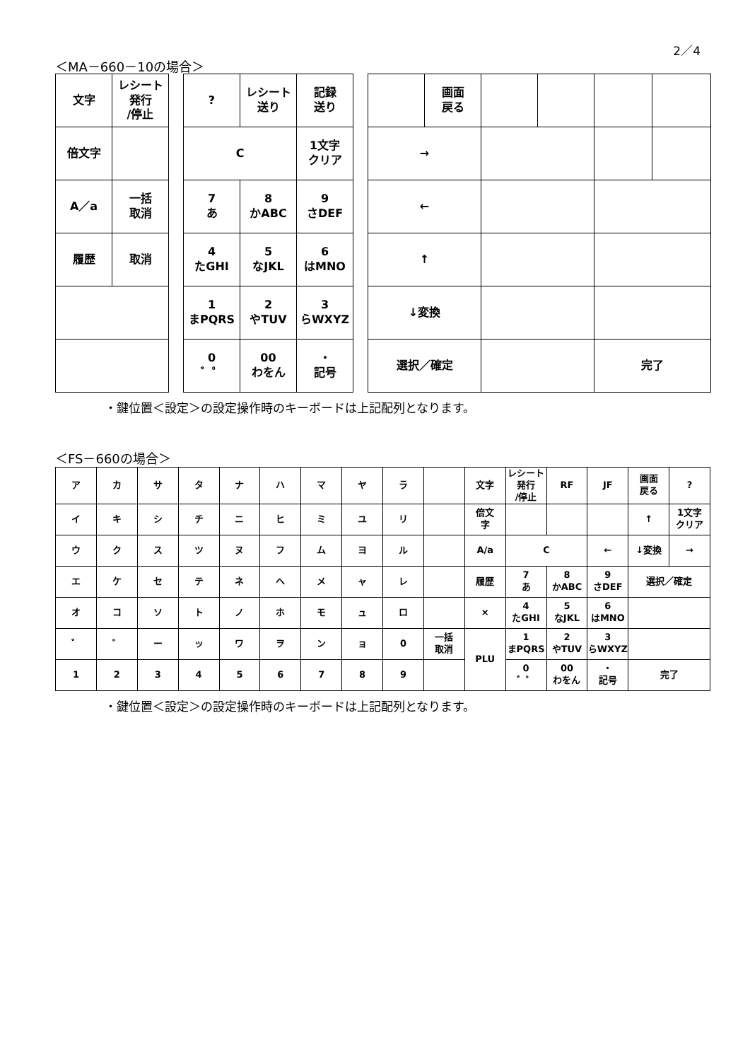2／4
＜MA－660－10の場合＞
| 文字 | レシート 発行 /停止 |
| 倍文字 | |
| A／a | 一括 取消 |
| 履歴 | 取消 |
| ? | レシート 送り | 記録 送り |
| C | | 1文字 クリア |
| 7 あ | 8 かABC | 9 さDEF |
| 4 たGHI | 5 なJKL | 6 はMNO |
| 1 まPQRS | 2 やTUV | 3 らWXYZ |
| 0 ゛゜ | 00 わをん | ・ 記号 |
| | 画面 戻る | | | | |
| → | | | | | |
| ← | | | | | |
| ↑ | | | | | |
| ↓変換 | | | | | |
| 選択／確定 | | | | 完了 | |
・鍵位置＜設定＞の設定操作時のキーボードは上記配列となります。
＜FS－660の場合＞
| ア | カ | サ | タ | ナ | ハ | マ | ヤ | ラ | | 文字 | レシート 発行 /停止 | RF | JF | 画面 戻る | ? |
| イ | キ | シ | チ | ニ | ヒ | ミ | ユ | リ | | 倍文 字 | | | | ↑ | 1文字 クリア |
| ウ | ク | ス | ツ | ヌ | フ | ム | ヨ | ル | | A/a | C | | ← | ↓変換 | → |
| エ | ケ | セ | テ | ネ | ヘ | メ | ャ | レ | | 履歴 | 7 あ | 8 かABC | 9 さDEF | 選択／確定 | |
| オ | コ | ソ | ト | ノ | ホ | モ | ュ | ロ | | × | 4 たGHI | 5 なJKL | 6 はMNO | | |
| ゛ | ゜ | ー | ッ | ワ | ヲ | ン | ョ | 0 | 一括 取消 | PLU | 1 まPQRS | 2 やTUV | 3 らWXYZ | | |
| 1 | 2 | 3 | 4 | 5 | 6 | 7 | 8 | 9 | | | 0 ゛゜ | 00 わをん | ・ 記号 | 完了 | |
・鍵位置＜設定＞の設定操作時のキーボードは上記配列となります。